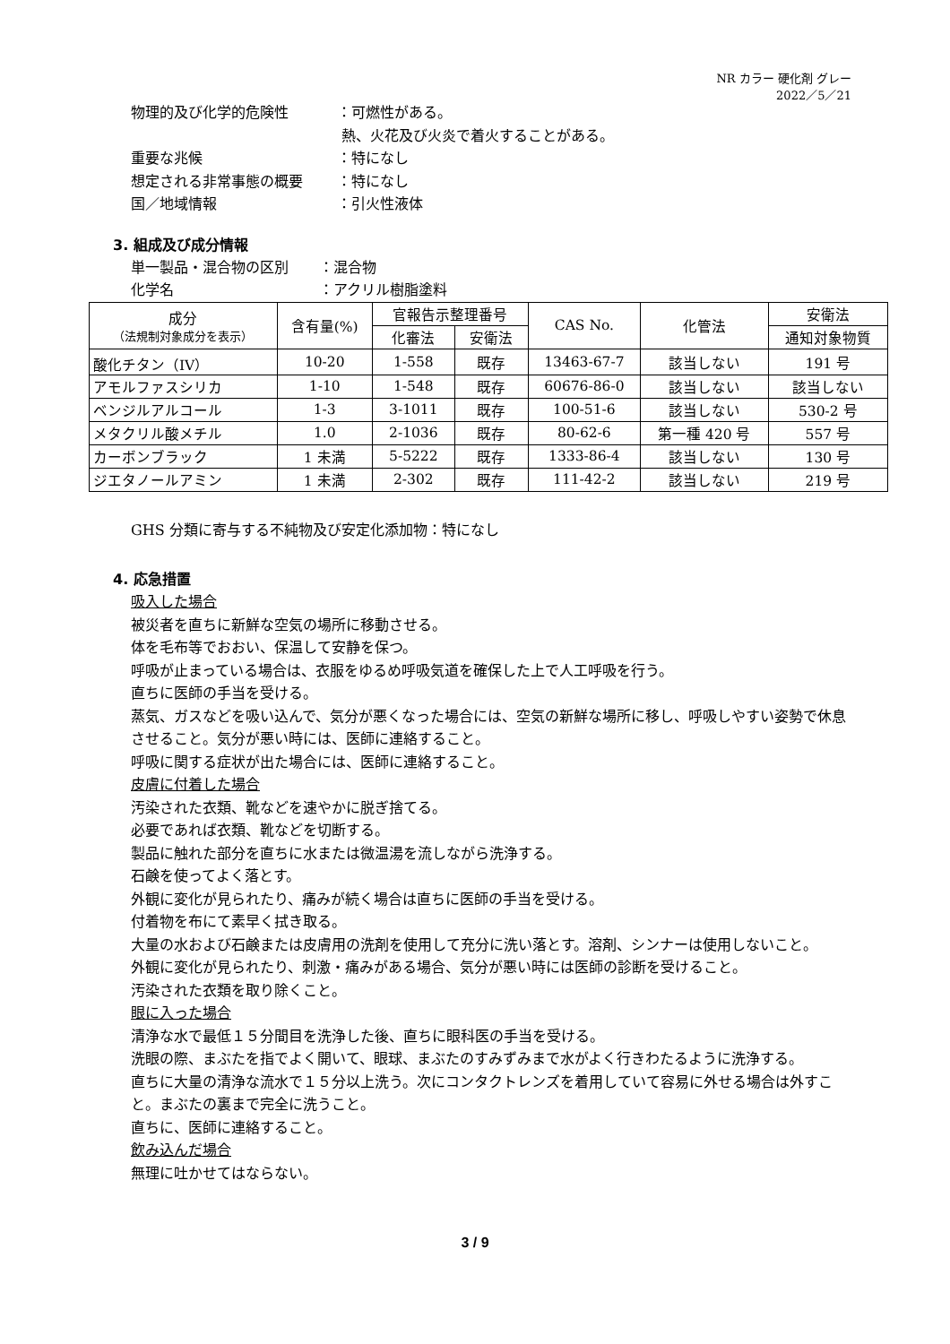NR カラー 硬化剤 グレー
2022／5／21
物理的及び化学的危険性 ：可燃性がある。
熱、火花及び火炎で着火することがある。
重要な兆候 ：特になし
想定される非常事態の概要 ：特になし
国／地域情報 ：引火性液体
3. 組成及び成分情報
単一製品・混合物の区別 ：混合物
化学名 ：アクリル樹脂塗料
| 成分 （法規制対象成分を表示） | 含有量(%) | 官報告示整理番号 | | CAS No. | 化管法 | 安衛法 |
| --- | --- | --- | --- | --- | --- | --- |
| | | 化審法 | 安衛法 | | | 通知対象物質 |
| 酸化チタン（IV） | 10-20 | 1-558 | 既存 | 13463-67-7 | 該当しない | 191 号 |
| アモルファスシリカ | 1-10 | 1-548 | 既存 | 60676-86-0 | 該当しない | 該当しない |
| ベンジルアルコール | 1-3 | 3-1011 | 既存 | 100-51-6 | 該当しない | 530-2 号 |
| メタクリル酸メチル | 1.0 | 2-1036 | 既存 | 80-62-6 | 第一種 420 号 | 557 号 |
| カーボンブラック | 1 未満 | 5-5222 | 既存 | 1333-86-4 | 該当しない | 130 号 |
| ジエタノールアミン | 1 未満 | 2-302 | 既存 | 111-42-2 | 該当しない | 219 号 |
GHS 分類に寄与する不純物及び安定化添加物：特になし
4. 応急措置
吸入した場合
被災者を直ちに新鮮な空気の場所に移動させる。
体を毛布等でおおい、保温して安静を保つ。
呼吸が止まっている場合は、衣服をゆるめ呼吸気道を確保した上で人工呼吸を行う。
直ちに医師の手当を受ける。
蒸気、ガスなどを吸い込んで、気分が悪くなった場合には、空気の新鮮な場所に移し、呼吸しやすい姿勢で休息させること。気分が悪い時には、医師に連絡すること。
呼吸に関する症状が出た場合には、医師に連絡すること。
皮膚に付着した場合
汚染された衣類、靴などを速やかに脱ぎ捨てる。
必要であれば衣類、靴などを切断する。
製品に触れた部分を直ちに水または微温湯を流しながら洗浄する。
石鹸を使ってよく落とす。
外観に変化が見られたり、痛みが続く場合は直ちに医師の手当を受ける。
付着物を布にて素早く拭き取る。
大量の水および石鹸または皮膚用の洗剤を使用して充分に洗い落とす。溶剤、シンナーは使用しないこと。
外観に変化が見られたり、刺激・痛みがある場合、気分が悪い時には医師の診断を受けること。
汚染された衣類を取り除くこと。
眼に入った場合
清浄な水で最低１５分間目を洗浄した後、直ちに眼科医の手当を受ける。
洗眼の際、まぶたを指でよく開いて、眼球、まぶたのすみずみまで水がよく行きわたるように洗浄する。
直ちに大量の清浄な流水で１５分以上洗う。次にコンタクトレンズを着用していて容易に外せる場合は外すこと。まぶたの裏まで完全に洗うこと。
直ちに、医師に連絡すること。
飲み込んだ場合
無理に吐かせてはならない。
3 / 9